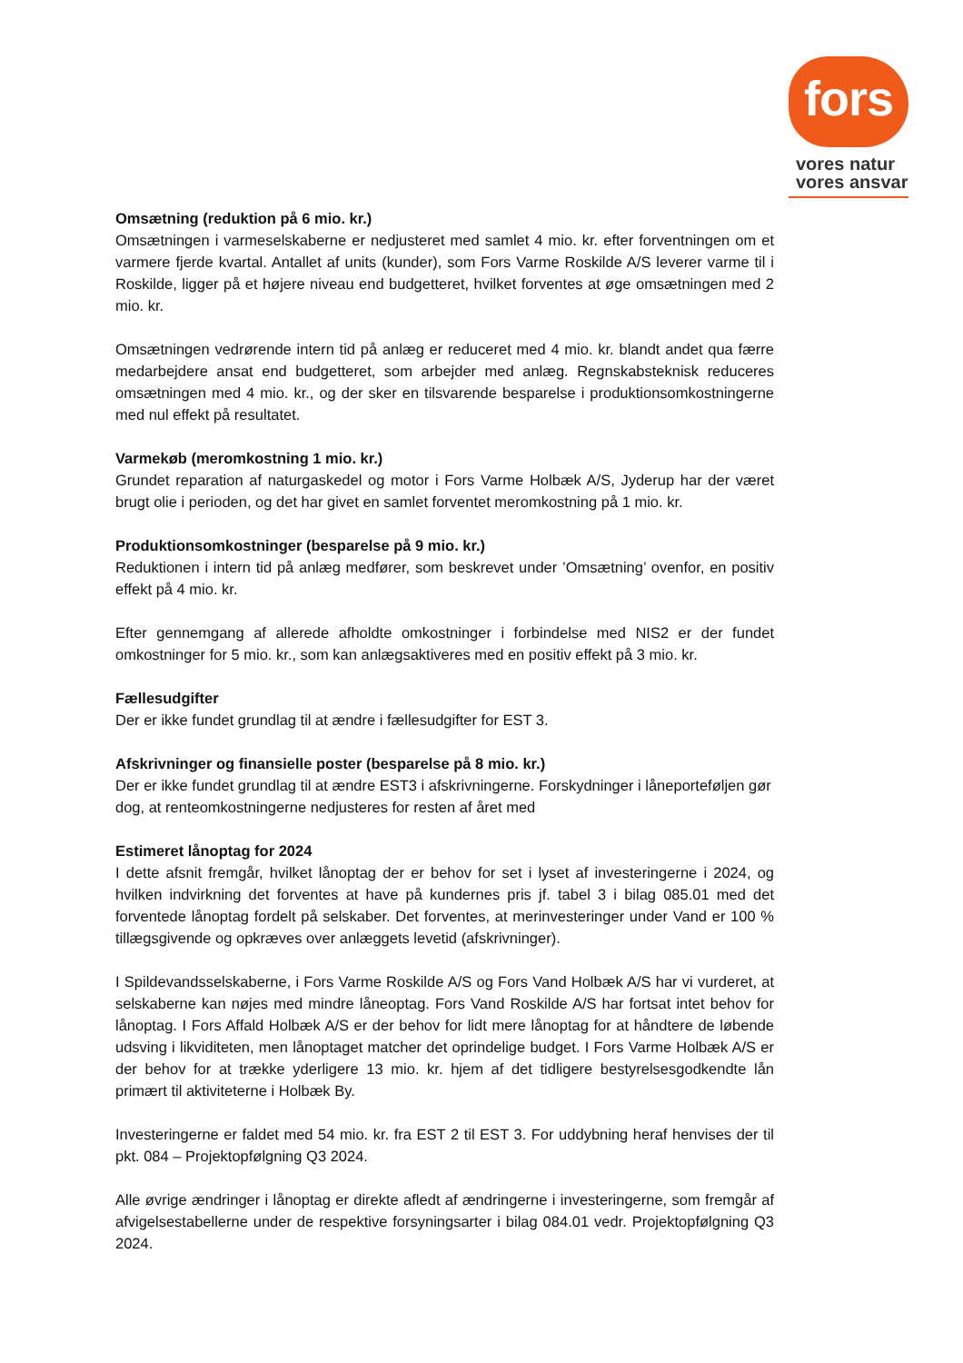fors
vores natur
vores ansvar
Omsætning (reduktion på 6 mio. kr.)
Omsætningen i varmeselskaberne er nedjusteret med samlet 4 mio. kr. efter forventningen om et varmere fjerde kvartal. Antallet af units (kunder), som Fors Varme Roskilde A/S leverer varme til i Roskilde, ligger på et højere niveau end budgetteret, hvilket forventes at øge omsætningen med 2 mio. kr.
Omsætningen vedrørende intern tid på anlæg er reduceret med 4 mio. kr. blandt andet qua færre medarbejdere ansat end budgetteret, som arbejder med anlæg. Regnskabsteknisk reduceres omsætningen med 4 mio. kr., og der sker en tilsvarende besparelse i produktionsomkostningerne med nul effekt på resultatet.
Varmekøb (meromkostning 1 mio. kr.)
Grundet reparation af naturgaskedel og motor i Fors Varme Holbæk A/S, Jyderup har der været brugt olie i perioden, og det har givet en samlet forventet meromkostning på 1 mio. kr.
Produktionsomkostninger (besparelse på 9 mio. kr.)
Reduktionen i intern tid på anlæg medfører, som beskrevet under ’Omsætning’ ovenfor, en positiv effekt på 4 mio. kr.
Efter gennemgang af allerede afholdte omkostninger i forbindelse med NIS2 er der fundet omkostninger for 5 mio. kr., som kan anlægsaktiveres med en positiv effekt på 3 mio. kr.
Fællesudgifter
Der er ikke fundet grundlag til at ændre i fællesudgifter for EST 3.
Afskrivninger og finansielle poster (besparelse på 8 mio. kr.)
Der er ikke fundet grundlag til at ændre EST3 i afskrivningerne. Forskydninger i låneporteføljen gør dog, at renteomkostningerne nedjusteres for resten af året med
Estimeret lånoptag for 2024
I dette afsnit fremgår, hvilket lånoptag der er behov for set i lyset af investeringerne i 2024, og hvilken indvirkning det forventes at have på kundernes pris jf. tabel 3 i bilag 085.01 med det forventede lånoptag fordelt på selskaber. Det forventes, at merinvesteringer under Vand er 100 % tillægsgivende og opkræves over anlæggets levetid (afskrivninger).
I Spildevandsselskaberne, i Fors Varme Roskilde A/S og Fors Vand Holbæk A/S har vi vurderet, at selskaberne kan nøjes med mindre låneoptag. Fors Vand Roskilde A/S har fortsat intet behov for lånoptag. I Fors Affald Holbæk A/S er der behov for lidt mere lånoptag for at håndtere de løbende udsving i likviditeten, men lånoptaget matcher det oprindelige budget. I Fors Varme Holbæk A/S er der behov for at trække yderligere 13 mio. kr. hjem af det tidligere bestyrelsesgodkendte lån primært til aktiviteterne i Holbæk By.
Investeringerne er faldet med 54 mio. kr. fra EST 2 til EST 3. For uddybning heraf henvises der til pkt. 084 – Projektopfølgning Q3 2024.
Alle øvrige ændringer i lånoptag er direkte afledt af ændringerne i investeringerne, som fremgår af afvigelsestabellerne under de respektive forsyningsarter i bilag 084.01 vedr. Projektopfølgning Q3 2024.